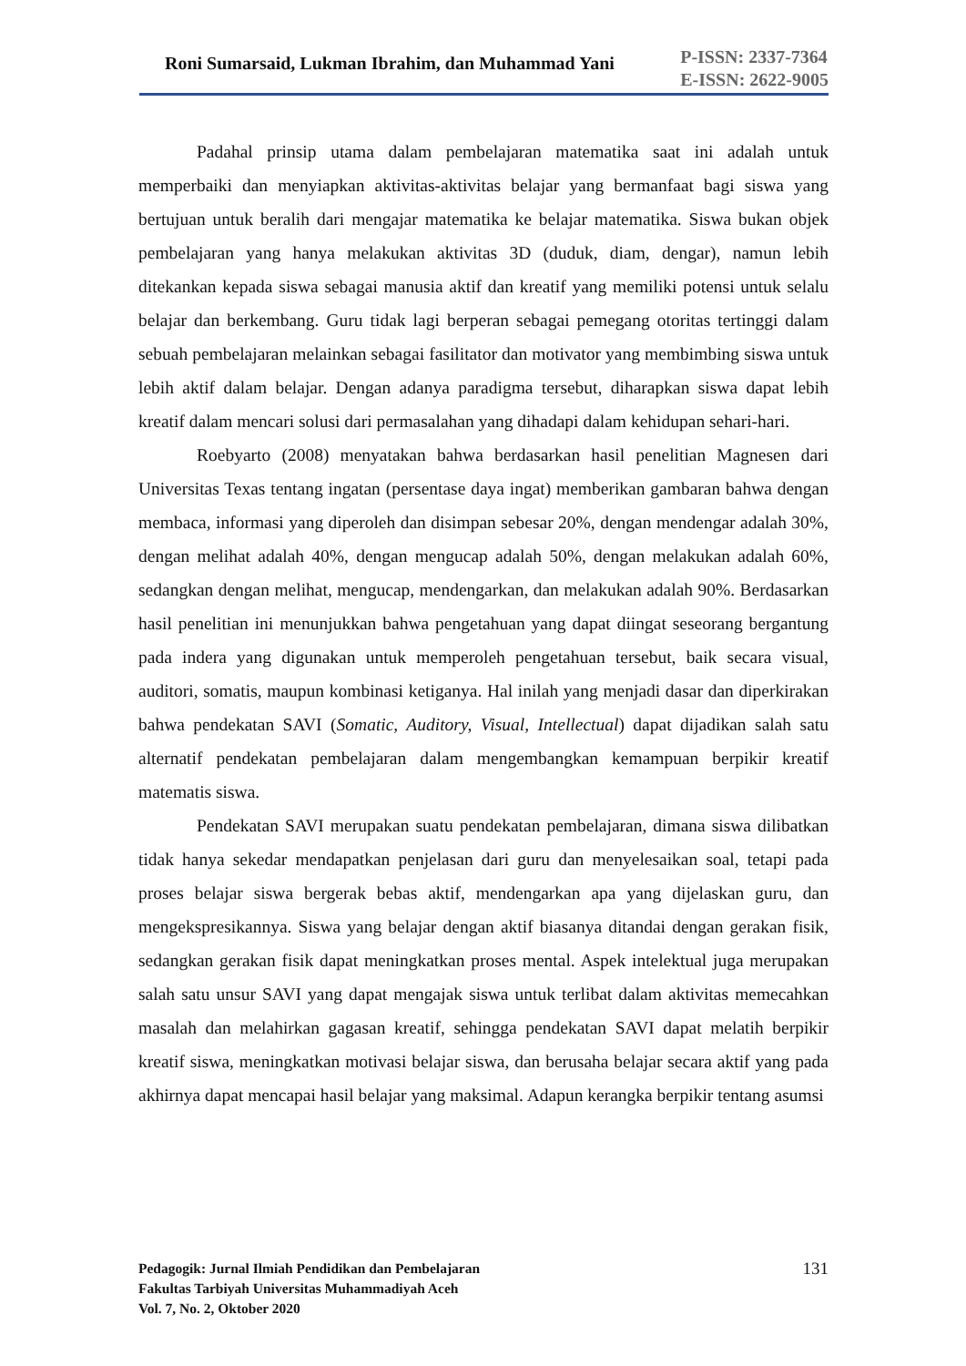Roni Sumarsaid, Lukman Ibrahim, dan Muhammad Yani
P-ISSN: 2337-7364
E-ISSN: 2622-9005
Padahal prinsip utama dalam pembelajaran matematika saat ini adalah untuk memperbaiki dan menyiapkan aktivitas-aktivitas belajar yang bermanfaat bagi siswa yang bertujuan untuk beralih dari mengajar matematika ke belajar matematika. Siswa bukan objek pembelajaran yang hanya melakukan aktivitas 3D (duduk, diam, dengar), namun lebih ditekankan kepada siswa sebagai manusia aktif dan kreatif yang memiliki potensi untuk selalu belajar dan berkembang. Guru tidak lagi berperan sebagai pemegang otoritas tertinggi dalam sebuah pembelajaran melainkan sebagai fasilitator dan motivator yang membimbing siswa untuk lebih aktif dalam belajar. Dengan adanya paradigma tersebut, diharapkan siswa dapat lebih kreatif dalam mencari solusi dari permasalahan yang dihadapi dalam kehidupan sehari-hari.
Roebyarto (2008) menyatakan bahwa berdasarkan hasil penelitian Magnesen dari Universitas Texas tentang ingatan (persentase daya ingat) memberikan gambaran bahwa dengan membaca, informasi yang diperoleh dan disimpan sebesar 20%, dengan mendengar adalah 30%, dengan melihat adalah 40%, dengan mengucap adalah 50%, dengan melakukan adalah 60%, sedangkan dengan melihat, mengucap, mendengarkan, dan melakukan adalah 90%. Berdasarkan hasil penelitian ini menunjukkan bahwa pengetahuan yang dapat diingat seseorang bergantung pada indera yang digunakan untuk memperoleh pengetahuan tersebut, baik secara visual, auditori, somatis, maupun kombinasi ketiganya. Hal inilah yang menjadi dasar dan diperkirakan bahwa pendekatan SAVI (Somatic, Auditory, Visual, Intellectual) dapat dijadikan salah satu alternatif pendekatan pembelajaran dalam mengembangkan kemampuan berpikir kreatif matematis siswa.
Pendekatan SAVI merupakan suatu pendekatan pembelajaran, dimana siswa dilibatkan tidak hanya sekedar mendapatkan penjelasan dari guru dan menyelesaikan soal, tetapi pada proses belajar siswa bergerak bebas aktif, mendengarkan apa yang dijelaskan guru, dan mengekspresikannya. Siswa yang belajar dengan aktif biasanya ditandai dengan gerakan fisik, sedangkan gerakan fisik dapat meningkatkan proses mental. Aspek intelektual juga merupakan salah satu unsur SAVI yang dapat mengajak siswa untuk terlibat dalam aktivitas memecahkan masalah dan melahirkan gagasan kreatif, sehingga pendekatan SAVI dapat melatih berpikir kreatif siswa, meningkatkan motivasi belajar siswa, dan berusaha belajar secara aktif yang pada akhirnya dapat mencapai hasil belajar yang maksimal. Adapun kerangka berpikir tentang asumsi
Pedagogik: Jurnal Ilmiah Pendidikan dan Pembelajaran
Fakultas Tarbiyah Universitas Muhammadiyah Aceh
Vol. 7, No. 2, Oktober 2020
131